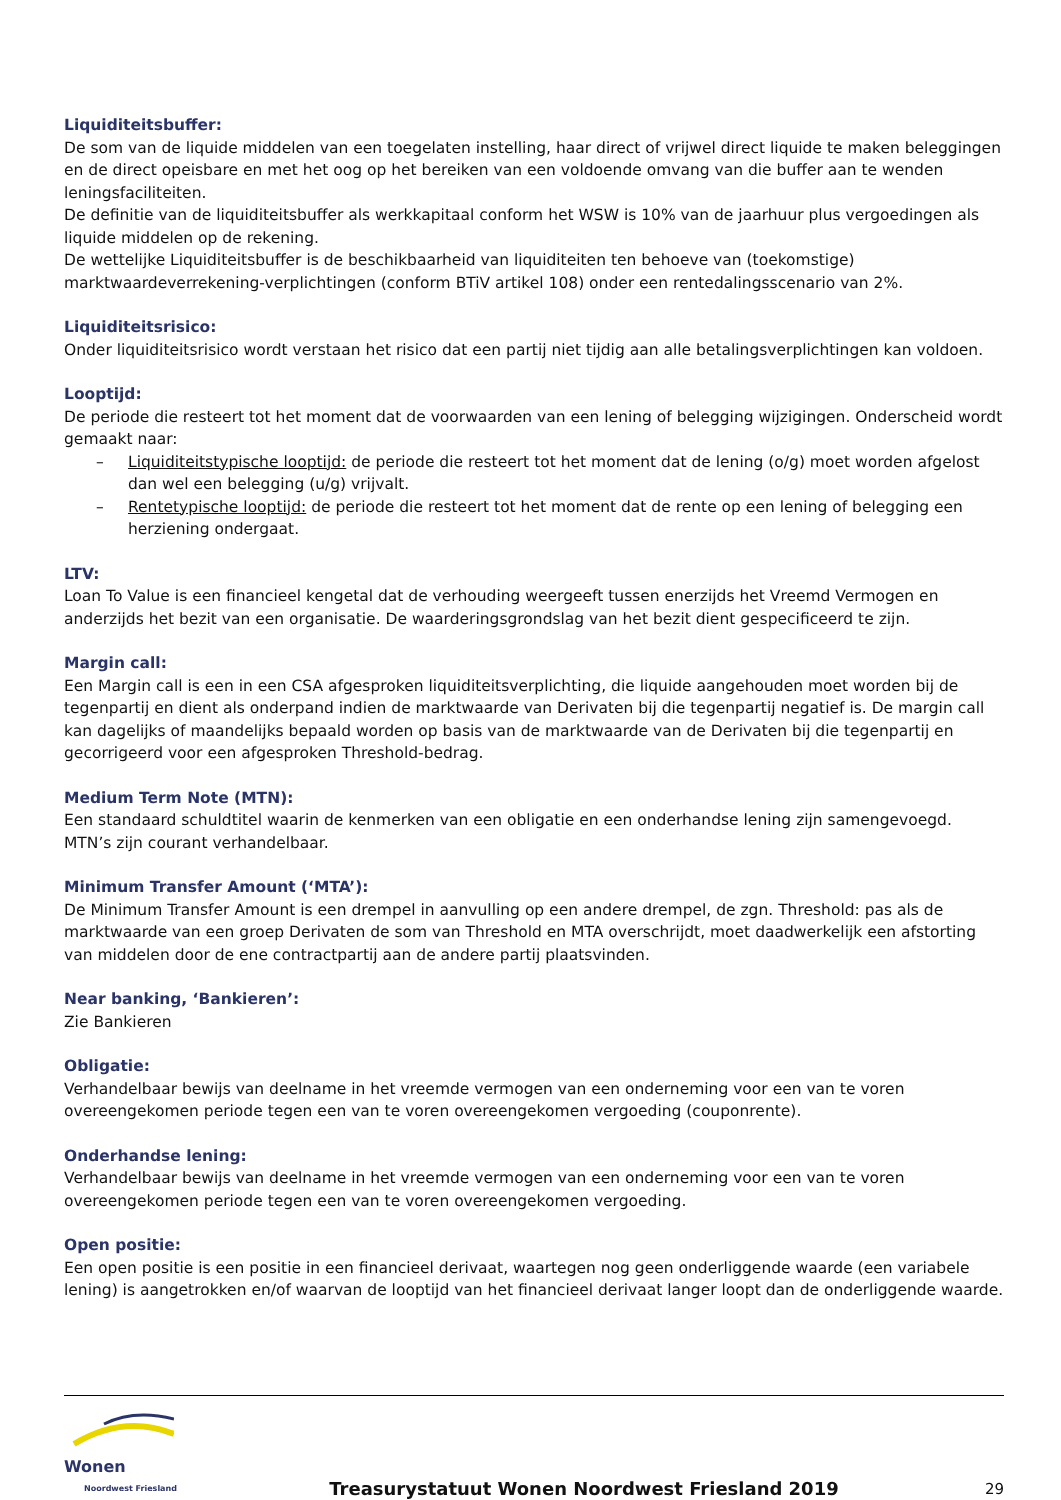Liquiditeitsbuffer:
De som van de liquide middelen van een toegelaten instelling, haar direct of vrijwel direct liquide te maken beleggingen en de direct opeisbare en met het oog op het bereiken van een voldoende omvang van die buffer aan te wenden leningsfaciliteiten.
De definitie van de liquiditeitsbuffer als werkkapitaal conform het WSW is 10% van de jaarhuur plus vergoedingen als liquide middelen op de rekening.
De wettelijke Liquiditeitsbuffer is de beschikbaarheid van liquiditeiten ten behoeve van (toekomstige) marktwaardeverrekening-verplichtingen (conform BTiV artikel 108) onder een rentedalingsscenario van 2%.
Liquiditeitsrisico:
Onder liquiditeitsrisico wordt verstaan het risico dat een partij niet tijdig aan alle betalingsverplichtingen kan voldoen.
Looptijd:
De periode die resteert tot het moment dat de voorwaarden van een lening of belegging wijzigingen. Onderscheid wordt gemaakt naar:
– Liquiditeitstypische looptijd: de periode die resteert tot het moment dat de lening (o/g) moet worden afgelost dan wel een belegging (u/g) vrijvalt.
– Rentetypische looptijd: de periode die resteert tot het moment dat de rente op een lening of belegging een herziening ondergaat.
LTV:
Loan To Value is een financieel kengetal dat de verhouding weergeeft tussen enerzijds het Vreemd Vermogen en anderzijds het bezit van een organisatie. De waarderingsgrondslag van het bezit dient gespecificeerd te zijn.
Margin call:
Een Margin call is een in een CSA afgesproken liquiditeitsverplichting, die liquide aangehouden moet worden bij de tegenpartij en dient als onderpand indien de marktwaarde van Derivaten bij die tegenpartij negatief is. De margin call kan dagelijks of maandelijks bepaald worden op basis van de marktwaarde van de Derivaten bij die tegenpartij en gecorrigeerd voor een afgesproken Threshold-bedrag.
Medium Term Note (MTN):
Een standaard schuldtitel waarin de kenmerken van een obligatie en een onderhandse lening zijn samengevoegd. MTN’s zijn courant verhandelbaar.
Minimum Transfer Amount (‘MTA’):
De Minimum Transfer Amount is een drempel in aanvulling op een andere drempel, de zgn. Threshold: pas als de marktwaarde van een groep Derivaten de som van Threshold en MTA overschrijdt, moet daadwerkelijk een afstorting van middelen door de ene contractpartij aan de andere partij plaatsvinden.
Near banking, ‘Bankieren’:
Zie Bankieren
Obligatie:
Verhandelbaar bewijs van deelname in het vreemde vermogen van een onderneming voor een van te voren overeengekomen periode tegen een van te voren overeengekomen vergoeding (couponrente).
Onderhandse lening:
Verhandelbaar bewijs van deelname in het vreemde vermogen van een onderneming voor een van te voren overeengekomen periode tegen een van te voren overeengekomen vergoeding.
Open positie:
Een open positie is een positie in een financieel derivaat, waartegen nog geen onderliggende waarde (een variabele lening) is aangetrokken en/of waarvan de looptijd van het financieel derivaat langer loopt dan de onderliggende waarde.
Wonen
Noordwest Friesland
Treasurystatuut Wonen Noordwest Friesland 2019
29